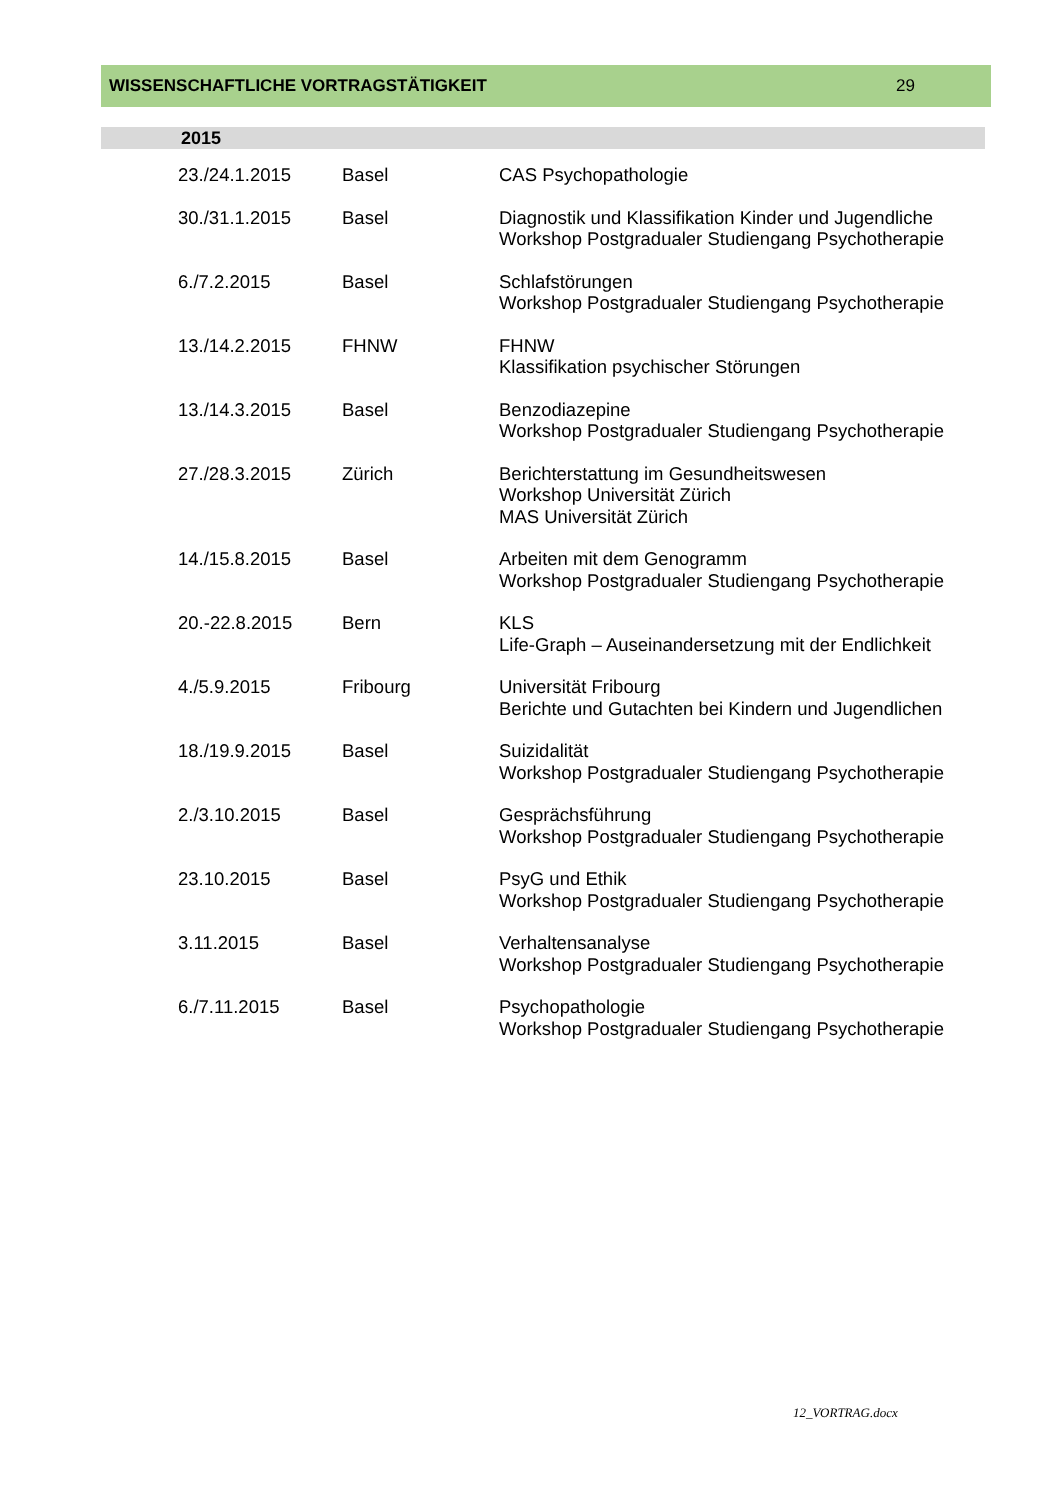WISSENSCHAFTLICHE VORTRAGSTÄTIGKEIT 29
2015
| 23./24.1.2015 | Basel | CAS Psychopathologie |
| 30./31.1.2015 | Basel | Diagnostik und Klassifikation Kinder und Jugendliche Workshop Postgradualer Studiengang Psychotherapie |
| 6./7.2.2015 | Basel | Schlafstörungen Workshop Postgradualer Studiengang Psychotherapie |
| 13./14.2.2015 | FHNW | FHNW Klassifikation psychischer Störungen |
| 13./14.3.2015 | Basel | Benzodiazepine Workshop Postgradualer Studiengang Psychotherapie |
| 27./28.3.2015 | Zürich | Berichterstattung im Gesundheitswesen Workshop Universität Zürich MAS Universität Zürich |
| 14./15.8.2015 | Basel | Arbeiten mit dem Genogramm Workshop Postgradualer Studiengang Psychotherapie |
| 20.-22.8.2015 | Bern | KLS Life-Graph – Auseinandersetzung mit der Endlichkeit |
| 4./5.9.2015 | Fribourg | Universität Fribourg Berichte und Gutachten bei Kindern und Jugendlichen |
| 18./19.9.2015 | Basel | Suizidalität Workshop Postgradualer Studiengang Psychotherapie |
| 2./3.10.2015 | Basel | Gesprächsführung Workshop Postgradualer Studiengang Psychotherapie |
| 23.10.2015 | Basel | PsyG und Ethik Workshop Postgradualer Studiengang Psychotherapie |
| 3.11.2015 | Basel | Verhaltensanalyse Workshop Postgradualer Studiengang Psychotherapie |
| 6./7.11.2015 | Basel | Psychopathologie Workshop Postgradualer Studiengang Psychotherapie |
12_VORTRAG.docx